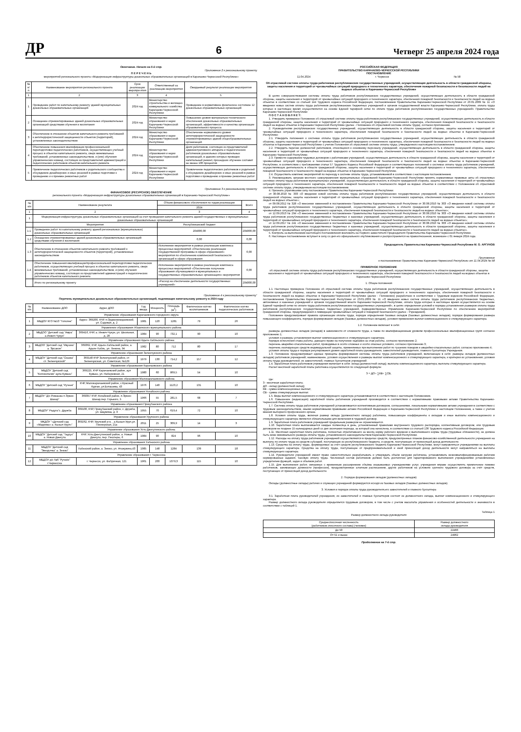ДР 6 Четверг 25 апреля 2024 года
Окончание. Начало на 5-й стр.
Приложение 2 к региональному проекту
П Е Р Е Ч Е Н Ь
мероприятий регионального проекта «Модернизация инфраструктуры дошкольных образовательных организаций в Карачаево-Черкесской Республике»
| № п/п | Наименование мероприятия регионального проекта | Срок реализации меропри-ятия | Ответственный за реализацию мероприятия | Ожидаемый результат реализации мероприятия |
| --- | --- | --- | --- | --- |
| 1 | 2 | 3 | 4 | 5 |
| 1 | Проведение работ по капитальному ремонту зданий муниципальных дошкольных образовательных организаций | 2024 год | Министерство строительства и жилищно-коммунального хозяйства Карачаево-Черкесской Республики | Приведение в нормативное физическое состояние 12 дошкольных образовательных организаций |
| 2 | Оснащение отремонтированных зданий дошкольных образовательных организаций средствами обучения и воспитания | 2024 год | Министерство образования и науки Карачаево-Черкесской Республики | Повышение уровня материально-технического обеспечения дошкольных образовательных организаций, эффективности и качества организации образовательного процесса |
| 3 | Обеспечение в отношении объектов капитального ремонта требований к антитеррористической защищенности объектов (территорий), установленных законодательством | 2024 год | Министерство образования и науки Карачаево-Черкесской Республики | Обеспечение нормативного уровня антитеррористической защищенности отремонтированных зданий общеобразовательных организаций |
| 4 | Обеспечение повышения квалификации профессиональной переподготовки педагогических работников, осуществляющих учебный процесс в объектах капитального ремонта, сверх минимальных требований, установленных законодательством, и (или) обучения управленческих команд, состоящих из представителей администраций и педагогических работников объектов капитального ремонта | 2024 год | Министерство образования и науки Карачаево-Черкесской Республики | Доля работников, состоящих из представителей административного аппарата и педагогических работников дошкольных образовательных организаций, в зданиях которых проведен капитальный ремонт, прошедших обучение составит не менее 100 процентов |
| 5 | Привлечение педагогических работников и родительского сообщества к обсуждению дизайнерских и иных решений в рамках подготовки к проведению и к приемке ремонтных работ | 2024 год | Министерство образования и науки Карачаево-Черкесской Республики | Привлечение педагогических работников и родителей к обсуждению дизайнерских и иных решений в рамках подготовки к проведению и приемке ремонтных работ |
Приложение 3 к региональному проекту
ФИНАНСОВОЕ (РЕСУРСНОЕ) ОБЕСПЕЧЕНИЕ
регионального проекта «Модернизация инфраструктуры дошкольных образовательных организаций в Карачаево-Черкесской Республике»
| № п/п | Наименование результата | Объем финансового обеспечения по годам реализации | Всего |
| --- | --- | --- | --- |
| | | 2024 | |
| 1 | 2 | 3 | 4 |
| 1 | Модернизация инфраструктуры дошкольных образовательных организаций за счет проведения капитального ремонта зданий государственных и муниципальных дошкольных образовательных организаций | | |
| | Мероприятия | Республиканский бюджет | |
| 1.1. | Проведение работ по капитальному ремонту зданий региональных (муниципальных) дошкольных образовательных организаций | 204000,00 | 204000,00 |
| 1.2 | Оснащение отремонтированных зданий дошкольных образовательных организаций средствами обучения и воспитания | 0,00 | 0,00 |
| 1.3 | Обеспечение в отношении объектов капитального ремонта требований к антитеррористической защищенности объектов (территорий), установленных законодательством | Исполнение мероприятия в рамках реализации комплекса процессных мероприятий «Обеспечение реализации государственной программы в сфере образования» мероприятия по обеспечению комплексной безопасности организаций в сфере образования | 0,00 |
| 1.4. | Обеспечение повышения квалификации/профессиональной переподготовки педагогических работников, осуществляющих учебный процесс в объектах капитального ремонта, сверх минимальных требований, установленных законодательством, и (или) обучения управленческих команд, состоящих из представителей администраций и педагогических работников объектов капитального ремонта | Исполнение мероприятия в рамках реализации комплекса процессных мероприятий «Обеспечение получение образования обучающимися в муниципальных и государственных образовательных организациях» мероприятия | 0,00 |
| | Итого по региональному проекту | «Расход на обеспечение деятельности государственных учреждений» | 204000,00 |
Приложение 4 к региональному проекту"
Перечень муниципальных дошкольных образовательных организаций, подлежащих капитальному ремонту в 2024 году
| № п/п | Наименование ДОО | Адрес ДОО | Год ввода | Мощность | Площадь (м<sup>2</sup>) | Фактическое кол-во воспитанников | Фактическое кол-во педагогических работников |
| --- | --- | --- | --- | --- | --- | --- | --- |
| Управление образования Карачаевского городского округа | | | | | | | |
| 1 | МБДОУ КГО №10 "Тополек" | Адрес: 369200, КЧР, п.Орджоникидзевский, ул. Садовая, д. 2 | 1981 | 120 | 1281 | 79 | 26 |
| Управление образования Абазинского муниципального района | | | | | | | |
| 2 | МБДОО "Детский сад "Амра" а.Инжич-Чукун" | 369416, КЧР, а. Инжич-Чукун, ул. Школьная, д. 28 | 1984 | 90 | 732,1 | 90 | 10 |
| Управление образования Адыге-Хабльского района | | | | | | | |
| 3 | МБДОО "Детский сад "Ивушка" а. Эрсакон" | 369362, КЧР, Адыге-Хабльский район, а. Адыге-Хабль, ул. Ленина, 94 | 1982 | 80 | 712 | 80 | 17 |
| Управление образования Зеленчукского района | | | | | | | |
| 4 | МБДОУ "Детский сад "Сказка" ст. Зеленчукской" | 369140 КЧР Зеленчукский район, ст. Зеленчукская, ул. Советская, №129 | 1979 | 130 | 714,2 | 157 | 12 |
| Управление образования Карачаевского района | | | | | | | |
| 5 | МБДОУ "Детский сад "Колокольчик" аула Кумыш" | 369225, КЧР Карачаевский район, аул Кумыш, ул. Набережная, 21 | 1980 | 60 | 869,5 | 54 | 10 |
| Управление образовния Малокарачаевского района | | | | | | | |
| 6 | МБДОУ "Детский сад "Ручеек" | КЧР, Малокарачаевский район, с.Красный Курган, ул.Боташева, 43 | 1976 | 140 | 1123,2 | 131 | 10 |
| Управление образования Ногайского района | | | | | | | |
| 7 | МБДОУ "Д/с Ромашка п.Эркен-Шахар" | 369357 КЧР, Ногайский район, п.Эркен-Шахар,пер. Горького, 5 | 1966 | 55 | 281,5 | 68 | 7 |
| Управление образования Прикубанского района | | | | | | | |
| 8 | МБДОУ" Радуга"с. Дружба | 369100, КЧР, Прикубанский район, с. Дружба, ул. Шаумяна, д. 3 | 1955 | 70 | 619,4 | 72 | 10 |
| Управление образования Урупского района | | | | | | | |
| 9 | МКДОУ "«Детский сад «Мадинка» а. Кызыл-Уруп»" | 369262, КЧР, Урупский р-н, , а.Кызыл-Уруп,ул. Пионерская, 21а | 2011 | 25 | 309,9 | 14 | 3 |
| Управление образования Усть-Джегутинского района | | | | | | | |
| 10 | МБДОУ "Детский сад "Таурух" а. Новая Джегута | КЧР, Усть-Джегутинский район, а. Новая Джегута, пер. Пештеры, 6 | 1984 | 90 | 824 | 96 | 10 |
| Управление образования Хабезского района | | | | | | | |
| 11 | МБДОУ "Детский сад "Звездочка" а. Зеюко" | Хабезский район, а. Зеюко, ул. Атажукина,43 | 1985 | 148 | 1284 | 139 | 18 |
| Управление образования г. Черкесска | | | | | | | |
| 12 | МБДОУ д/с №6 "Ручеёк" г.Черкесска | г. Черкесск, ул. Фабричная, 121 | 1961 | 200 | 1079,3 | 115 | 10 |
РОССИЙСКАЯ ФЕДЕРАЦИЯ
ПРАВИТЕЛЬСТВО КАРАЧАЕВО-ЧЕРКЕССКОЙ РЕСПУБЛИКИ
ПОСТАНОВЛЕНИЕ
11.04.2024 г. Черкесск № 58
Об отраслевой системе оплаты труда работников республиканских государственных учреждений, осуществляющих деятельность в области гражданской обороны, защиты населения и территорий от чрезвычайных ситуаций природного и техногенного характера, обеспечения пожарной безопасности и безопасности людей на водных объектах в Карачаево-Черкесской Республике
В целях совершенствования системы оплаты труда работников республиканских государственных учреждений, осуществляющих деятельность в области гражданской обороны, защиты населения и территорий от чрезвычайных ситуаций природного и техногенного характера, обеспечения пожарной безопасности и безопасности людей на водных объектах в соответствии со статьей 144 Трудового кодекса Российской Федерации, постановлением Правительства Карачаево-Черкесской Республики от 23.01.2009 № 11 «О введении новых систем оплаты труда работников республиканских бюджетных учреждений и органов государственной власти Карачаево-Черкесской Республики, оплата труда которых в настоящее время осуществляется на основе Единой тарифной сетки по оплате труда работников республиканских государственных учреждений» Правительство Карачаево-Черкесской Республики
П О С Т А Н О В Л Я Е Т:
1. Утвердить примерное Положение об отраслевой системе оплаты труда работников республиканских государственных учреждений, осуществляющих деятельность в области гражданской обороны, защиты населения и территорий от чрезвычайных ситуаций природного и техногенного характера, обеспечения пожарной безопасности и безопасности людей на водных объектах в Карачаево-Черкесской Республике (далее - Положение об отраслевой системе оплаты труда), согласно приложению.
2. Руководителям республиканских государственных учреждений, осуществляющих деятельность в области гражданской обороны, защиты населения и территорий от чрезвычайных ситуаций природного и техногенного характера, обеспечения пожарной безопасности и безопасности людей на водных объектах в Карачаево-Черкесской Республике:
2.1. Утвердить положения о системах оплаты труда работников республиканских государственных учреждений, осуществляющих деятельность в области гражданской обороны, защиты населения и территорий от чрезвычайных ситуаций природного и техногенного характера, обеспечения пожарной безопасности и безопасности людей на водных объектах в Карачаево-Черкесской Республике с учетом Положения об отраслевой системе оплаты труда, утвержденного настоящим постановлением.
2.2. Утвердить перечни должностей работников, относящихся к основному персоналу учреждений, осуществляющих деятельность в области гражданской обороны, защиты населения и территорий от чрезвычайных ситуаций природного и техногенного характера, обеспечения пожарной безопасности и безопасности людей на водных объектах в Карачаево-Черкесской Республике.
2.3. Привести содержание трудовых договоров с работниками учреждений, осуществляющих деятельность в области гражданской обороны, защиты населения и территорий от чрезвычайных ситуаций природного и техногенного характера, обеспечения пожарной безопасности и безопасности людей на водных объектах в Карачаево-Черкесской Республике, в соответствии с требованиями статьи 57 Трудового Кодекса Российской Федерации и соответствующих положений о системах оплаты труда работников учреждений, осуществляющих деятельность в области гражданской обороны, защиты населения и территорий от чрезвычайных ситуаций природного и техногенного характера, обеспечения пожарной безопасности и безопасности людей на водных объектах в Карачаево-Черкесской Республике.
2.4. Осуществить комплекс мероприятий по переходу к системе оплаты труда, устанавливаемой в соответствии с настоящим постановлением.
3. Рекомендовать органам местного самоуправления муниципальных образований Карачаево-Черкесской Республики принять нормативные правовые акты об отраслевых системах оплаты труда работников муниципальных учреждений, осуществляющих деятельность в области гражданской обороны, защиты населения и территорий от чрезвычайных ситуаций природного и техногенного характера, обеспечения пожарной безопасности и безопасности людей на водных объектах в соответствии с Положением об отраслевой системе оплаты труда, утвержденным настоящим постановлением.
4. Признать утратившими силу постановления Правительства Карачаево-Черкесской Республики:
от 30.08.2010 № 303 «О введении новой системы оплаты труда работников республиканских государственных учреждений, осуществляющих деятельность в области гражданской обороны, защиты населения и территорий от чрезвычайных ситуаций природного и техногенного характера, обеспечения пожарной безопасности и безопасности людей на водных объектах»;
от 09.08.2012 № 328 «О внесении изменений в постановление Правительства Карачаево-Черкесской Республики от 30.08.2010 № 303 «О введении новой системы оплаты труда работников республиканских государственных учреждений, осуществляющих деятельность в области гражданской обороны, защиты населения и территорий от чрезвычайных ситуаций природного и техногенного характера, обеспечения пожарной безопасности и безопасности людей на водных объектах»;
от 12.09.2013 № 294 «О внесении изменений в постановление Правительства Карачаево-Черкесской Республики от 30.08.2010 № 303 «О введении новой системы оплаты труда работников республиканских государственных бюджетных и казенных учреждений, осуществляющих деятельность в области гражданской обороны, защиты населения и территорий от чрезвычайных ситуаций природного и техногенного характера, обеспечения пожарной безопасности и безопасности людей на водных объектах»;
от 12.09.2017 № 241 «О внесении изменения в постановление Правительства Карачаево-Черкесской Республики от 30.08.2010 № 303 «О введении новой системы оплаты труда работников республиканских государственных бюджетных и казенных учреждений, осуществляющих деятельность в области гражданской обороны, защиты населения и территорий от чрезвычайных ситуаций природного и техногенного характера, обеспечения пожарной безопасности и безопасности людей на водных объектах».
5. Контроль за выполнением настоящего постановления возложить на Первого заместителя Председателя Правительства Карачаево-Черкесской Республики.
6. Настоящее постановление вступает в силу со дня его официального опубликования и распространяется на правоотношения, возникшие с 01 января 2024 года.
Председатель Правительства Карачаево-Черкесской Республики М. О. АРГУНОВ
Приложение
к постановлению Правительства Карачаево-Черкесской Республики от 11.04.2024 № 58
ПРИМЕРНОЕ ПОЛОЖЕНИЕ
об отраслевой системе оплаты труда работников республиканских государственных учреждений, осуществляющих деятельность в области гражданской обороны, защиты населения и территорий от чрезвычайных ситуаций природного и техногенного характера, обеспечения пожарной безопасности и безопасности людей на водных объектах в Карачаево-Черкесской Республике
1. Общие положения
1.1. Настоящее примерное Положение об отраслевой системе оплаты труда работников республиканских государственных учреждений, осуществляющих деятельность в области гражданской обороны, защиты населения и территорий от чрезвычайных ситуаций природного и техногенного характера, обеспечения пожарной безопасности и безопасности людей на водных объектах в Карачаево-Черкесской Республике (далее - Положение) разработано в соответствии с Трудовым кодексом Российской Федерации, постановлением Правительства Карачаево-Черкесской Республики от 23.01.2009 № 11 «О введении новых систем оплаты труда работников республиканских бюджетных, автономных и казенных учреждений и органов государственной власти Карачаево-Черкесской Республики, оплата труда которых в настоящее время осуществляется на основе Единой тарифной сетки по оплате труда работников республиканских государственных учреждений», в целях определения условий и порядка установления размеров оплаты труда работников республиканских государственных бюджетных учреждений, подведомственных Управлению Карачаево-Черкесской Республики по обеспечению мероприятий гражданской обороны, предупреждения и ликвидации чрезвычайных ситуаций и пожарной безопасности (далее - Учреждения).
Положение предусматривает правила организации оплаты труда, порядок определения базовых окладов (базовых должностных окладов), порядок формирования размера повышающего коэффициента, порядок формирования окладов (базовых должностных окладов), условия применения выплат компенсационного и стимулирующего характера.
1.2. Положение включает в себя:
размеры должностных окладов (окладов) в зависимости от сложности труда, а также по квалификационным уровням профессиональных квалификационных групп согласно приложению 1;
условия и размеры установления выплат компенсационного и стимулирующего характера;
порядок исчисления стажа работы, дающего право на получение надбавок за стаж работы, согласно приложению 2;
перечень аварийно-спасательных работ, проводимых в особо сложных и особо опасных условиях, согласно приложению 3;
перечень изолирующих средств индивидуальной защиты, применяемых при выполнении работ по тушению пожаров и аварийно-спасательных работ, согласно приложению 4;
условия оплаты труда и порядок регулирования уровня заработной платы руководителя, заместителей руководителя, главного бухгалтера Учреждения.
1.3. Положение предусматривает единые принципы формирования системы оплаты труда работников учреждений, включающие в себя: размеры окладов (должностных окладов) работников учреждений; наименование, условия осуществления и размеры выплат компенсационного и стимулирующего характера, и критерии их установления; условия оплаты труда руководителей, их заместителей, главных бухгалтеров учреждений.
1.4. Заработная плата работников учреждения включает в себя: оклад (должностной оклад); выплаты компенсационного характера; выплаты стимулирующего характера.
Расчет месячной заработной платы работника осуществляется по следующей формуле:
З = ДО+ ∑КВ+ ∑СВ,
где:
З - месячная заработная плата;
ДО - оклад (должностной оклад);
КВ - сумма компенсационных выплат;
СВ - сумма стимулирующих выплат.
1.5. Виды выплат компенсационного и стимулирующего характера устанавливаются в соответствии с настоящим Положением.
1.6. Повышение (индексация) заработной платы работников учреждений производится в соответствии с нормативными правовыми актами Правительства Карачаево-Черкесской Республики.
1.7. Система оплаты труда работников учреждений устанавливается коллективным договором, соглашениями, локальными нормативными актами учреждения в соответствии с трудовым законодательством, иными нормативными правовыми актами Российской Федерации и Карачаево-Черкесской Республики и настоящим Положением, а также с учетом мнения выборного профсоюзного органа.
1.8. Условия оплаты труда, включая размер оклада (должностного оклада) работника, повышающие коэффициенты к окладам и иные выплаты компенсационного и стимулирующего характера являются обязательными для включения в трудовой договор.
1.9. Заработная плата работников учреждений предельным размером не ограничивается.
1.10. Заработная плата выплачивается каждые полмесяца в день, установленный правилами внутреннего трудового распорядка, коллективным договором, или трудовым договором не позднее 15 календарных дней со дня окончания периода, за который она начислена, в соответствии со статьей 136 Трудового кодекса Российской Федерации.
1.11. Месячная заработная плата работника, полностью отработавшего за месяц норму рабочего времени и выполнившего нормы труда (трудовые обязанности), не должна быть ниже минимального размера оплаты труда, установленного законодательством Карачаево-Черкесской Республики.
1.12. Расходы на оплату труда работников учреждений осуществляются в пределах средств, предусмотренных планом финансово-хозяйственной деятельности учреждения на выплаты по оплате труда из средств субсидий, поступающих из республиканского бюджета, и средств, поступающих от приносящей доход деятельности.
1.13. Средства на оплату труда, формируемые за счёт средств республиканского бюджета Карачаево-Черкесской Республики, могут направляться учреждениями на выплаты стимулирующего характера. Средства на оплату труда, поступающие от предпринимательской и иной приносящей доход деятельности могут направляться на выплаты стимулирующего характера.
1.14. Руководители учреждений имеют право самостоятельно разрабатывать и утверждать объём нагрузки работника, устанавливать низкоквалифицированным рабочим нормированные задания, часовую оплату труда. Численный состав работников должен быть достаточен для гарантированного выполнения учреждениями установленных учредителем функций, задач и объёмов работ.
1.15. Для выполнения работ, связанных с временным расширением объёма оказываемых учреждениями услуг, учреждения вправе осуществлять привлечение помимо работников, занимающих должности (профессии), предусмотренные штатным расписанием, других работников на условиях срочного трудового договора за счёт средств, поступающих от приносящей доход деятельности.
2. Порядок формирования окладов (должностных окладов)
Оклады (должностные оклады) рабочих и служащих учреждений формируются исходя из базовых окладов (базовых должностных окладов).
3. Условия и порядок оплаты труда руководителя,его заместителей и главного бухгалтера
3.1. Заработная плата руководителей учреждения, их заместителей и главных бухгалтеров состоит из должностного оклада, выплат компенсационного и стимулирующего характера.
Размер должностного оклада руководителя определяется трудовым договором, в том числе с учетом масштаба управления и особенностей деятельности и значимости в соответствии с таблицей 1.
Таблица 1
Размер должностного оклада руководителя
| Среднесписочная численность (работников списочного состава) (человек) | Размер должностного оклада руководителя |
| --- | --- |
| До 50 | 22466 |
| От 51 и выше | 24962 |
Продолжение на 7-й стр.